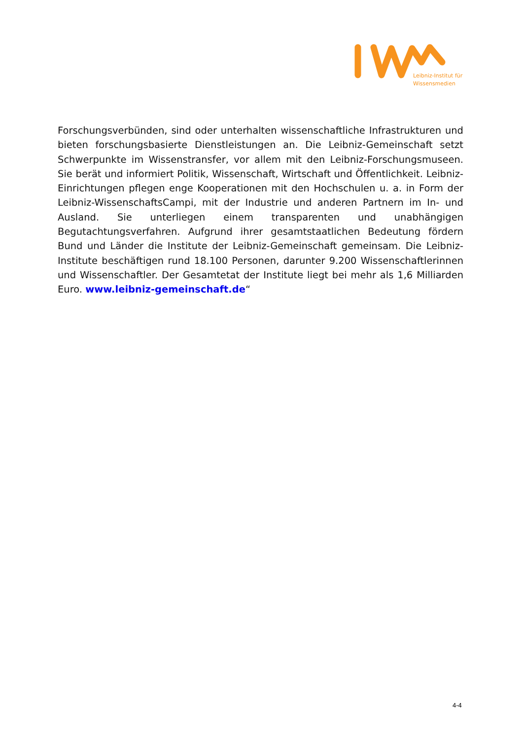Leibniz-Institut für
Wissensmedien
Forschungsverbünden, sind oder unterhalten wissenschaftliche Infrastrukturen und bieten forschungsbasierte Dienstleistungen an. Die Leibniz-Gemeinschaft setzt Schwerpunkte im Wissenstransfer, vor allem mit den Leibniz-Forschungsmuseen. Sie berät und informiert Politik, Wissenschaft, Wirtschaft und Öffentlichkeit. Leibniz-Einrichtungen pflegen enge Kooperationen mit den Hochschulen u. a. in Form der Leibniz-WissenschaftsCampi, mit der Industrie und anderen Partnern im In- und Ausland. Sie unterliegen einem transparenten und unabhängigen Begutachtungsverfahren. Aufgrund ihrer gesamtstaatlichen Bedeutung fördern Bund und Länder die Institute der Leibniz-Gemeinschaft gemeinsam. Die Leibniz-Institute beschäftigen rund 18.100 Personen, darunter 9.200 Wissenschaftlerinnen und Wissenschaftler. Der Gesamtetat der Institute liegt bei mehr als 1,6 Milliarden Euro. www.leibniz-gemeinschaft.de“
4-4